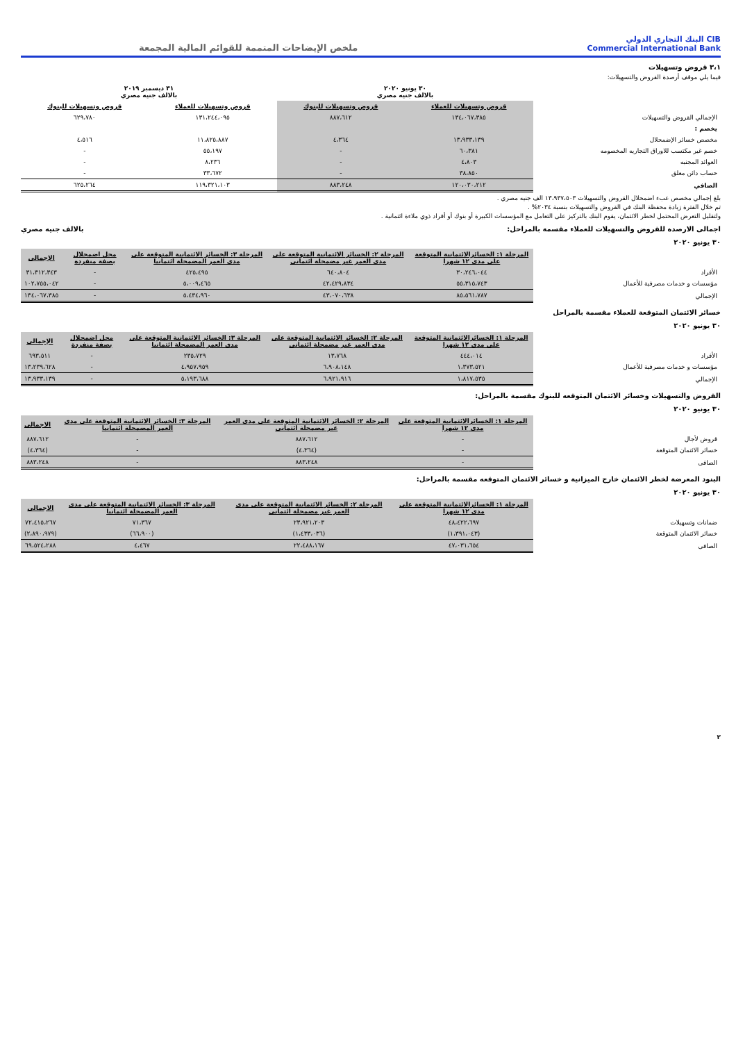CIB البنك التجاري الدولي
Commercial International Bank
ملخص الإيضاحات المتممة للقوائم المالية المجمعة
٣،١ قروض وتسهيلات
فيما يلي موقف أرصدة القروض والتسهيلات:
| | ٣٠ يونيو ٢٠٢٠ بالالف جنيه مصري | | ٣١ ديسمبر ٢٠١٩ بالالف جنيه مصري | |
| --- | --- | --- | --- | --- |
| | قروض وتسهيلات للعملاء | قروض وتسهيلات للبنوك | قروض وتسهيلات للعملاء | قروض وتسهيلات للبنوك |
| الإجمالي القروض والتسهيلات | ١٣٤،٠٦٧،٣٨٥ | ٨٨٧،٦١٢ | ١٣١،٢٤٤،٠٩٥ | ٦٢٩،٧٨٠ |
| يخصم : | | | | |
| مخصص خسائر الإضمحلال | ١٣،٩٣٣،١٣٩ | ٤،٣٦٤ | ١١،٨٢٥،٨٨٧ | ٤،٥١٦ |
| خصم غير مكتسب للاوراق التجاريه المخصومه | ٦٠،٣٨١ | - | ٥٥،١٩٧ | - |
| العوائد المجنبه | ٤،٨٠٣ | - | ٨،٢٣٦ | - |
| حساب دائن معلق | ٣٨،٨٥٠ | - | ٣٣،٦٧٢ | - |
| الصافي | ١٢٠،٠٣٠،٢١٢ | ٨٨٣،٢٤٨ | ١١٩،٣٢١،١٠٣ | ٦٢٥،٢٦٤ |
بلغ إجمالي مخصص عبء اضمحلال القروض والتسهيلات ١٣،٩٣٧،٥٠٣ الف جنيه مصري .
تم خلال الفترة زيادة محفظة البنك في القروض والتسهيلات بنسبة ٢٠٣٤% .
ولتقليل التعرض المحتمل لخطر الائتمان، يقوم البنك بالتركيز على التعامل مع المؤسسات الكبيرة أو بنوك أو أفراد ذوي ملاءة ائتمانية .
اجمالى الارصدة للقروض والتسهيلات للعملاء مقسمة بالمراحل: بالالف جنيه مصري
٣٠ يونيو ٢٠٢٠
| | المرحلة ١: الخسائرالائتمانية المتوقعة على مدى ١٢ شهرا | المرحلة ٢: الخسائر الائتمانية المتوقعة على مدى العمر غير مضمحلة ائتمانى | المرحلة ٣: الخسائر الائتمانية المتوقعة على مدى العمر المضمحلة ائتمانيا | محل اضمحلال بصفة منفردة | الإجمالى |
| --- | --- | --- | --- | --- | --- |
| الأفراد | ٣٠،٢٤٦،٠٤٤ | ٦٤٠،٨٠٤ | ٤٢٥،٤٩٥ | - | ٣١،٣١٢،٣٤٣ |
| مؤسسات و خدمات مصرفية للأعمال | ٥٥،٣١٥،٧٤٣ | ٤٢،٤٢٩،٨٣٤ | ٥،٠٠٩،٤٦٥ | - | ١٠٢،٧٥٥،٠٤٢ |
| الإجمالي | ٨٥،٥٦١،٧٨٧ | ٤٣،٠٧٠،٦٣٨ | ٥،٤٣٤،٩٦٠ | - | ١٣٤،٠٦٧،٣٨٥ |
خسائر الائتمان المتوقعة للعملاء مقسمة بالمراحل
٣٠ يونيو ٢٠٢٠
| | المرحلة ١: الخسائرالائتمانية المتوقعة على مدى ١٢ شهرا | المرحلة ٢: الخسائر الائتمانية المتوقعة على مدى العمر غير مضمحلة ائتمانى | المرحلة ٣: الخسائر الائتمانية المتوقعة على مدى العمر المضمحلة ائتمانيا | محل اضمحلال بصفة منفردة | الإجمالى |
| --- | --- | --- | --- | --- | --- |
| الأفراد | ٤٤٤،٠١٤ | ١٣،٧٦٨ | ٢٣٥،٧٢٩ | - | ٦٩٣،٥١١ |
| مؤسسات و خدمات مصرفية للأعمال | ١،٣٧٣،٥٢١ | ٦،٩٠٨،١٤٨ | ٤،٩٥٧،٩٥٩ | - | ١٣،٢٣٩،٦٢٨ |
| الإجمالي | ١،٨١٧،٥٣٥ | ٦،٩٢١،٩١٦ | ٥،١٩٣،٦٨٨ | - | ١٣،٩٣٣،١٣٩ |
القروض والتسهيلات وخسائر الائتمان المتوقعه للبنوك مقسمة بالمراحل:
٣٠ يونيو ٢٠٢٠
| | المرحلة ١: الخسائرالائتمانية المتوقعة على مدى ١٢ شهرا | المرحلة ٢: الخسائر الائتمانية المتوقعة على مدى العمر غير مضمحلة ائتمانى | المرحلة ٣: الخسائر الائتمانية المتوقعة على مدى العمر المضمحلة ائتمانيا | الاجمالى |
| --- | --- | --- | --- | --- |
| قروض لأجال | - | ٨٨٧،٦١٢ | - | ٨٨٧،٦١٢ |
| خسائر الائتمان المتوقعة | - | (٤،٣٦٤) | - | (٤،٣٦٤) |
| الصافى | - | ٨٨٣،٢٤٨ | - | ٨٨٣،٢٤٨ |
البنود المعرضة لخطر الائتمان خارج الميزانية و خسائر الائتمان المتوقعه مقسمة بالمراحل:
٣٠ يونيو ٢٠٢٠
| | المرحلة ١: الخسائرالائتمانية المتوقعة على مدى ١٢ شهرا | المرحلة ٢: الخسائر الائتمانية المتوقعة على مدى العمر غير مضمحلة ائتمانى | المرحلة ٣: الخسائر الائتمانية المتوقعة على مدى العمر المضمحلة ائتمانيا | الاجمالى |
| --- | --- | --- | --- | --- |
| ضمانات وتسهيلات | ٤٨،٤٢٢،٦٩٧ | ٢٣،٩٢١،٢٠٣ | ٧١،٣٦٧ | ٧٢،٤١٥،٢٦٧ |
| خسائر الائتمان المتوقعة | (١،٣٩١،٠٤٣) | (١،٤٣٣،٠٣٦) | (٦٦،٩٠٠) | (٢،٨٩٠،٩٧٩) |
| الصافى | ٤٧،٠٣١،٦٥٤ | ٢٢،٤٨٨،١٦٧ | ٤،٤٦٧ | ٦٩،٥٢٤،٢٨٨ |
٢